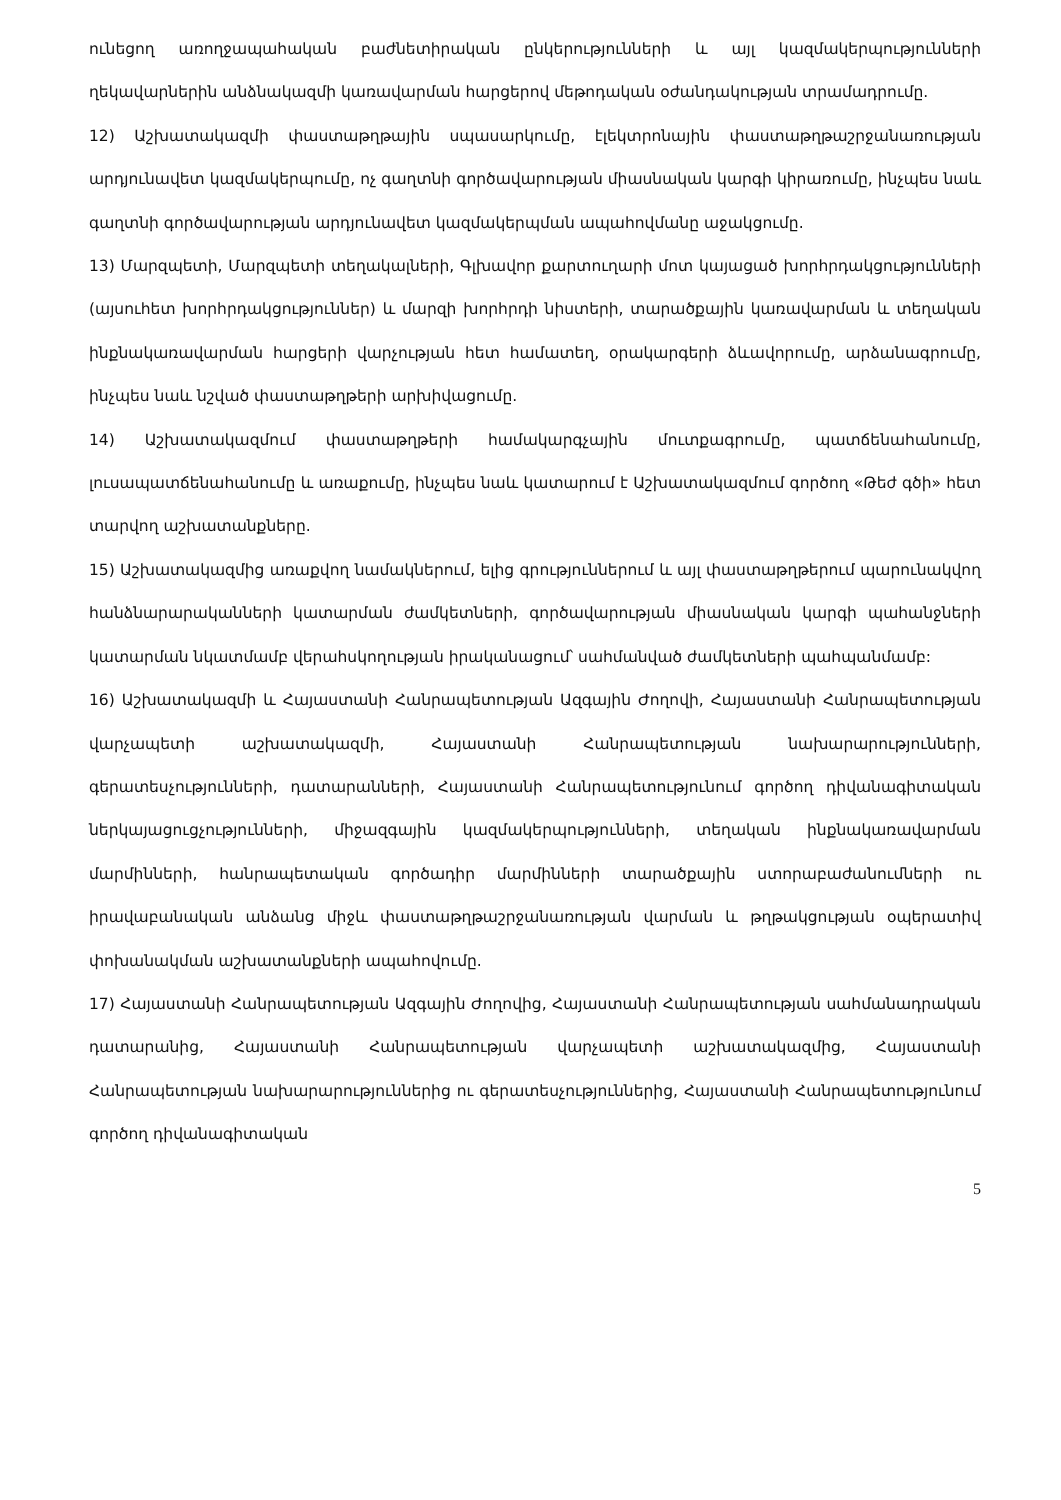ունեցող առողջապահական բաժնետիրական ընկերությունների և այլ կազմակերպությունների ղեկավարներին անձնակազմի կառավարման հարցերով մեթոդական օժանդակության տրամադրումը.
12) Աշխատակազմի փաստաթղթային սպասարկումը, էլեկտրոնային փաստաթղթաշրջանառության արդյունավետ կազմակերպումը, ոչ գաղտնի գործավարության միասնական կարգի կիրառումը, ինչպես նաև գաղտնի գործավարության արդյունավետ կազմակերպման ապահովմանը աջակցումը.
13) Մարզպետի, Մարզպետի տեղակալների, Գլխավոր քարտուղարի մոտ կայացած խորհրդակցությունների (այսուհետ խորհրդակցություններ) և մարզի խորհրդի նիստերի, տարածքային կառավարման և տեղական ինքնակառավարման հարցերի վարչության հետ համատեղ, օրակարգերի ձևավորումը, արձանագրումը, ինչպես նաև նշված փաստաթղթերի արխիվացումը.
14) Աշխատակազմում փաստաթղթերի համակարգչային մուտքագրումը, պատճենահանումը, լուսապատճենահանումը և առաքումը, ինչպես նաև կատարում է Աշխատակազմում գործող «Թեժ գծի» հետ տարվող աշխատանքները.
15) Աշխատակազմից առաքվող նամակներում, ելից գրություններում և այլ փաստաթղթերում պարունակվող հանձնարարականների կատարման ժամկետների, գործավարության միասնական կարգի պահանջների կատարման նկատմամբ վերահսկողության իրականացում՝ սահմանված ժամկետների պահպանմամբ:
16) Աշխատակազմի և Հայաստանի Հանրապետության Ազգային Ժողովի, Հայաստանի Հանրապետության վարչապետի աշխատակազմի, Հայաստանի Հանրապետության նախարարությունների, գերատեսչությունների, դատարանների, Հայաստանի Հանրապետությունում գործող դիվանագիտական ներկայացուցչությունների, միջազգային կազմակերպությունների, տեղական ինքնակառավարման մարմինների, հանրապետական գործադիր մարմինների տարածքային ստորաբաժանումների ու իրավաբանական անձանց միջև փաստաթղթաշրջանառության վարման և թղթակցության օպերատիվ փոխանակման աշխատանքների ապահովումը.
17) Հայաստանի Հանրապետության Ազգային Ժողովից, Հայաստանի Հանրապետության սահմանադրական դատարանից, Հայաստանի Հանրապետության վարչապետի աշխատակազմից, Հայաստանի Հանրապետության նախարարություններից ու գերատեսչություններից, Հայաստանի Հանրապետությունում գործող դիվանագիտական
5